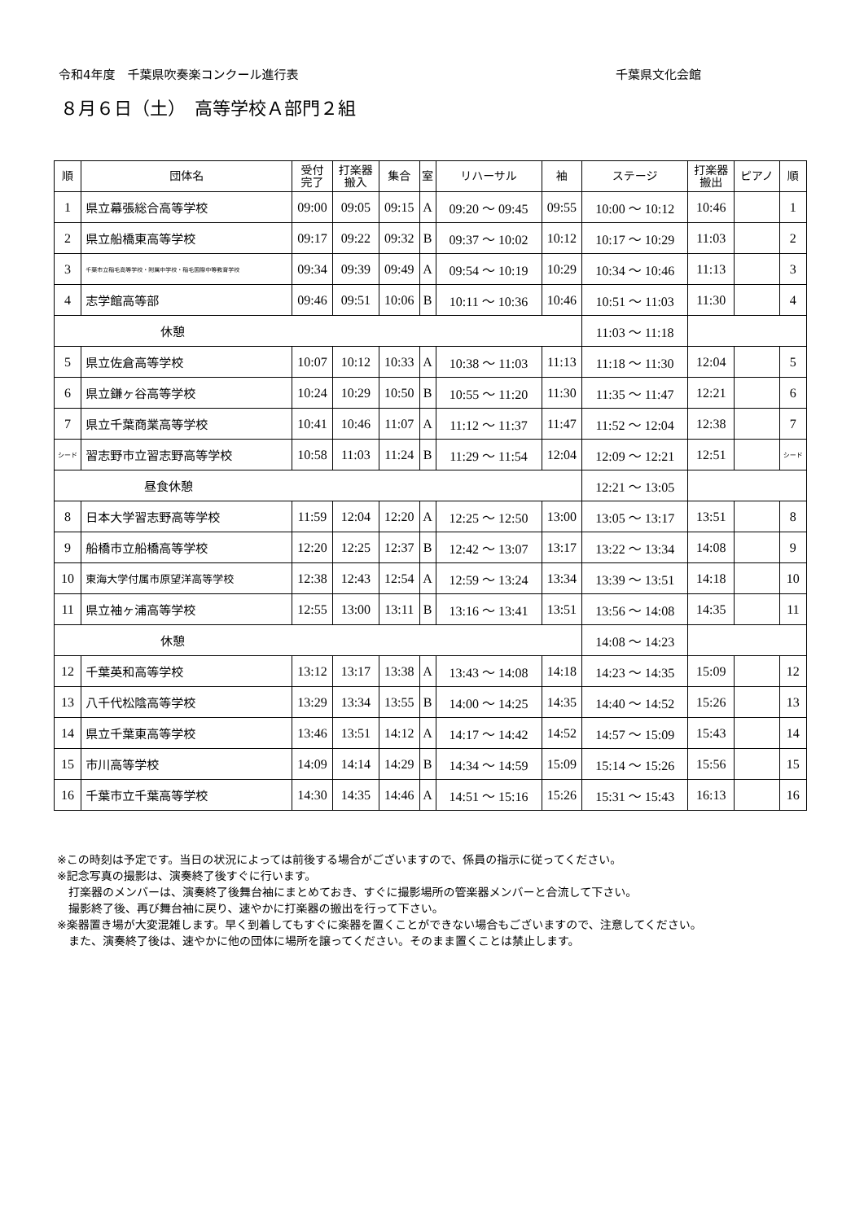令和4年度　千葉県吹奏楽コンクール進行表 千葉県文化会館
８月６日（土）　高等学校Ａ部門２組
| 順 | 団体名 | 受付 完了 | 打楽器 搬入 | 集合 | 室 | リハーサル | 袖 | ステージ | 打楽器 搬出 | ピアノ | 順 |
| --- | --- | --- | --- | --- | --- | --- | --- | --- | --- | --- | --- |
| 1 | 県立幕張総合高等学校 | 09:00 | 09:05 | 09:15 | A | 09:20 ～ 09:45 | 09:55 | 10:00 ～ 10:12 | 10:46 | | 1 |
| 2 | 県立船橋東高等学校 | 09:17 | 09:22 | 09:32 | B | 09:37 ～ 10:02 | 10:12 | 10:17 ～ 10:29 | 11:03 | | 2 |
| 3 | 千葉市立稲毛高等学校・附属中学校・稲毛国際中等教育学校 | 09:34 | 09:39 | 09:49 | A | 09:54 ～ 10:19 | 10:29 | 10:34 ～ 10:46 | 11:13 | | 3 |
| 4 | 志学館高等部 | 09:46 | 09:51 | 10:06 | B | 10:11 ～ 10:36 | 10:46 | 10:51 ～ 11:03 | 11:30 | | 4 |
| 休憩 | | | | | | | | 11:03 ～ 11:18 | | | |
| 5 | 県立佐倉高等学校 | 10:07 | 10:12 | 10:33 | A | 10:38 ～ 11:03 | 11:13 | 11:18 ～ 11:30 | 12:04 | | 5 |
| 6 | 県立鎌ヶ谷高等学校 | 10:24 | 10:29 | 10:50 | B | 10:55 ～ 11:20 | 11:30 | 11:35 ～ 11:47 | 12:21 | | 6 |
| 7 | 県立千葉商業高等学校 | 10:41 | 10:46 | 11:07 | A | 11:12 ～ 11:37 | 11:47 | 11:52 ～ 12:04 | 12:38 | | 7 |
| シード | 習志野市立習志野高等学校 | 10:58 | 11:03 | 11:24 | B | 11:29 ～ 11:54 | 12:04 | 12:09 ～ 12:21 | 12:51 | | シード |
| 昼食休憩 | | | | | | | | 12:21 ～ 13:05 | | | |
| 8 | 日本大学習志野高等学校 | 11:59 | 12:04 | 12:20 | A | 12:25 ～ 12:50 | 13:00 | 13:05 ～ 13:17 | 13:51 | | 8 |
| 9 | 船橋市立船橋高等学校 | 12:20 | 12:25 | 12:37 | B | 12:42 ～ 13:07 | 13:17 | 13:22 ～ 13:34 | 14:08 | | 9 |
| 10 | 東海大学付属市原望洋高等学校 | 12:38 | 12:43 | 12:54 | A | 12:59 ～ 13:24 | 13:34 | 13:39 ～ 13:51 | 14:18 | | 10 |
| 11 | 県立袖ヶ浦高等学校 | 12:55 | 13:00 | 13:11 | B | 13:16 ～ 13:41 | 13:51 | 13:56 ～ 14:08 | 14:35 | | 11 |
| 休憩 | | | | | | | | 14:08 ～ 14:23 | | | |
| 12 | 千葉英和高等学校 | 13:12 | 13:17 | 13:38 | A | 13:43 ～ 14:08 | 14:18 | 14:23 ～ 14:35 | 15:09 | | 12 |
| 13 | 八千代松陰高等学校 | 13:29 | 13:34 | 13:55 | B | 14:00 ～ 14:25 | 14:35 | 14:40 ～ 14:52 | 15:26 | | 13 |
| 14 | 県立千葉東高等学校 | 13:46 | 13:51 | 14:12 | A | 14:17 ～ 14:42 | 14:52 | 14:57 ～ 15:09 | 15:43 | | 14 |
| 15 | 市川高等学校 | 14:09 | 14:14 | 14:29 | B | 14:34 ～ 14:59 | 15:09 | 15:14 ～ 15:26 | 15:56 | | 15 |
| 16 | 千葉市立千葉高等学校 | 14:30 | 14:35 | 14:46 | A | 14:51 ～ 15:16 | 15:26 | 15:31 ～ 15:43 | 16:13 | | 16 |
※この時刻は予定です。当日の状況によっては前後する場合がございますので、係員の指示に従ってください。
※記念写真の撮影は、演奏終了後すぐに行います。
　打楽器のメンバーは、演奏終了後舞台袖にまとめておき、すぐに撮影場所の管楽器メンバーと合流して下さい。
　撮影終了後、再び舞台袖に戻り、速やかに打楽器の搬出を行って下さい。
※楽器置き場が大変混雑します。早く到着してもすぐに楽器を置くことができない場合もございますので、注意してください。
　また、演奏終了後は、速やかに他の団体に場所を譲ってください。そのまま置くことは禁止します。